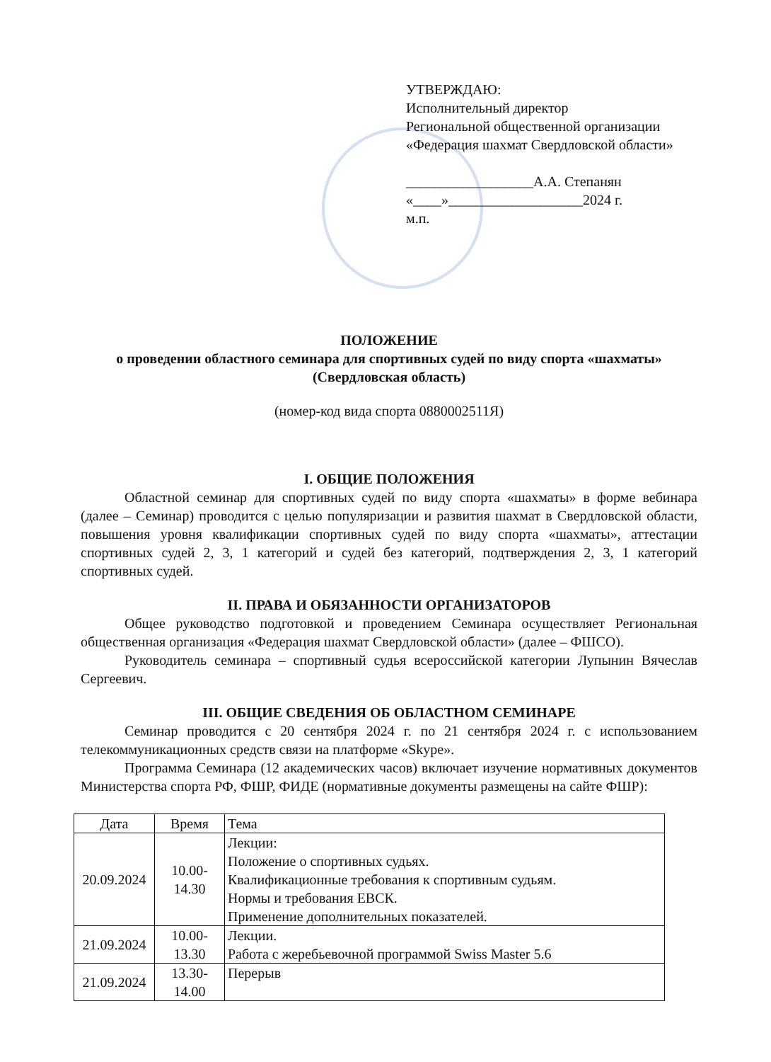УТВЕРЖДАЮ:
Исполнительный директор
Региональной общественной организации
«Федерация шахмат Свердловской области»
__________________А.А. Степанян
«____»___________________2024 г.
м.п.
ПОЛОЖЕНИЕ
о проведении областного семинара для спортивных судей по виду спорта «шахматы»
(Свердловская область)
(номер-код вида спорта 0880002511Я)
I. ОБЩИЕ ПОЛОЖЕНИЯ
Областной семинар для спортивных судей по виду спорта «шахматы» в форме вебинара (далее – Семинар) проводится с целью популяризации и развития шахмат в Свердловской области, повышения уровня квалификации спортивных судей по виду спорта «шахматы», аттестации спортивных судей 2, 3, 1 категорий и судей без категорий, подтверждения 2, 3, 1 категорий спортивных судей.
II. ПРАВА И ОБЯЗАННОСТИ ОРГАНИЗАТОРОВ
Общее руководство подготовкой и проведением Семинара осуществляет Региональная общественная организация «Федерация шахмат Свердловской области» (далее – ФШСО).
Руководитель семинара – спортивный судья всероссийской категории Лупынин Вячеслав Сергеевич.
III. ОБЩИЕ СВЕДЕНИЯ ОБ ОБЛАСТНОМ СЕМИНАРЕ
Семинар проводится с 20 сентября 2024 г. по 21 сентября 2024 г. с использованием телекоммуникационных средств связи на платформе «Skype».
Программа Семинара (12 академических часов) включает изучение нормативных документов Министерства спорта РФ, ФШР, ФИДЕ (нормативные документы размещены на сайте ФШР):
| Дата | Время | Тема |
| --- | --- | --- |
| 20.09.2024 | 10.00- 14.30 | Лекции: Положение о спортивных судьях. Квалификационные требования к спортивным судьям. Нормы и требования ЕВСК. Применение дополнительных показателей. |
| 21.09.2024 | 10.00- 13.30 | Лекции. Работа с жеребьевочной программой Swiss Master 5.6 |
| 21.09.2024 | 13.30- 14.00 | Перерыв |